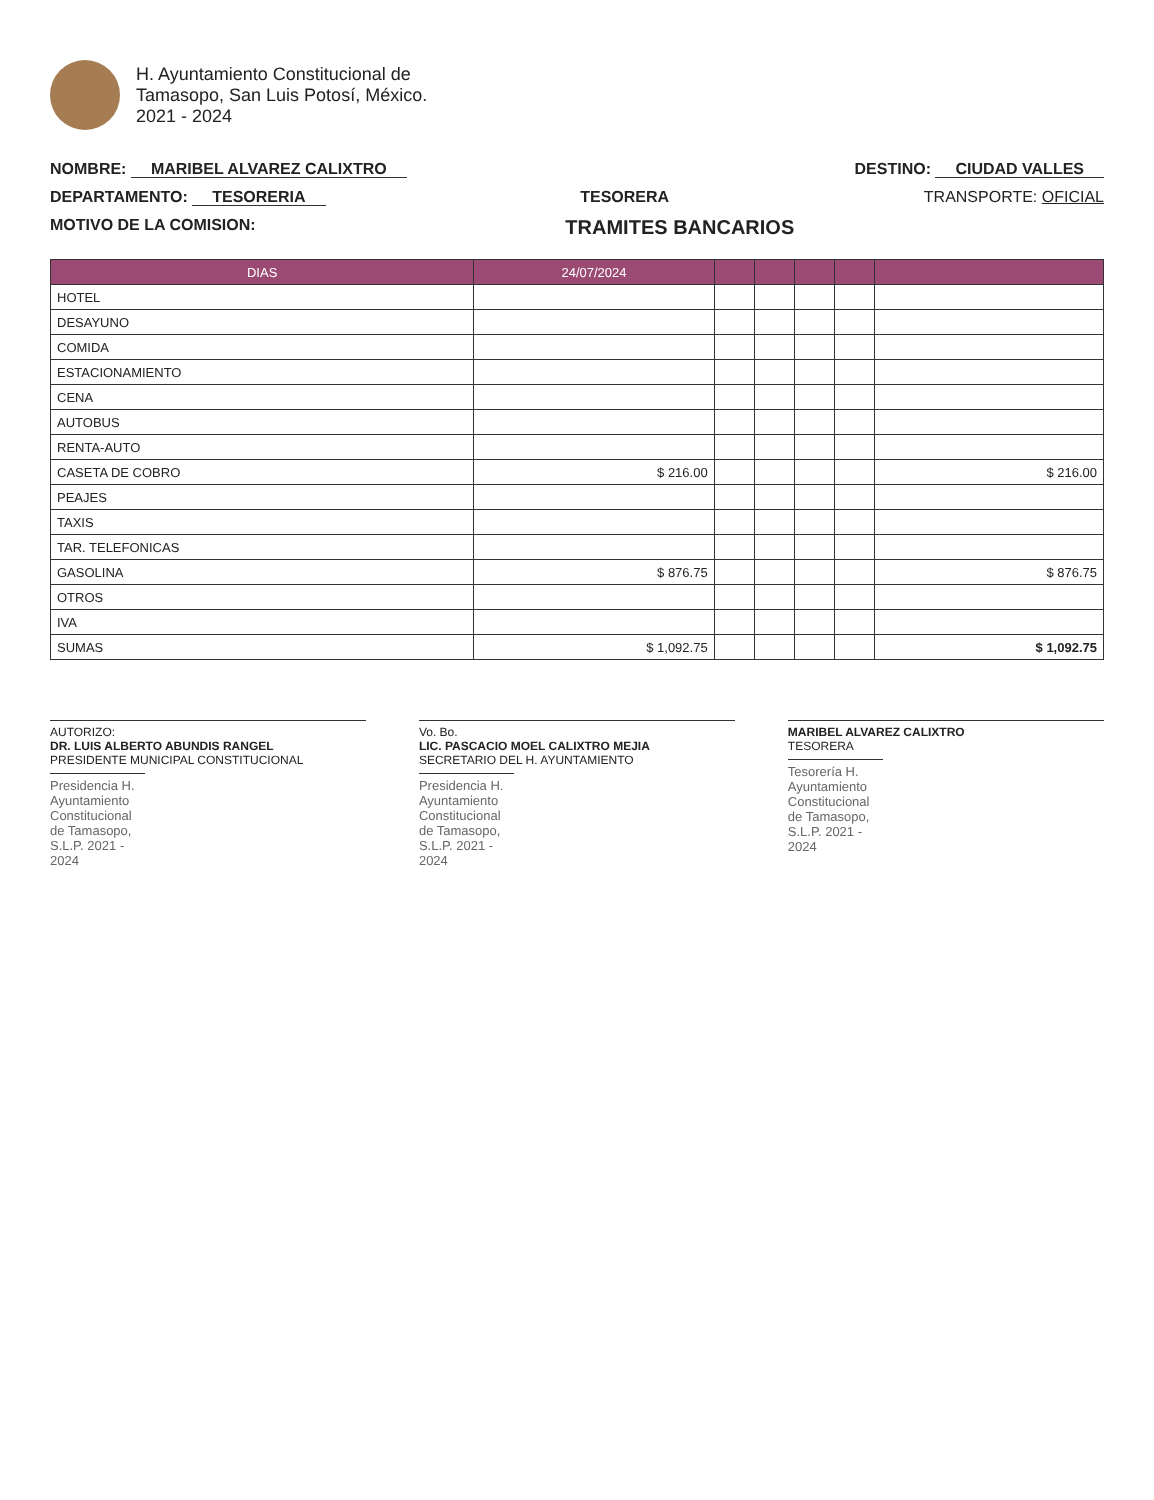H. Ayuntamiento Constitucional de
Tamasopo, San Luis Potosí, México.
2021 - 2024
NOMBRE: MARIBEL ALVAREZ CALIXTRO
DESTINO: CIUDAD VALLES
DEPARTAMENTO: TESORERIA TESORERA TRANSPORTE: OFICIAL
MOTIVO DE LA COMISION:
TRAMITES BANCARIOS
| DIAS | 24/07/2024 | | | | | |
| --- | --- | --- | --- | --- | --- | --- |
| HOTEL | | | | | | |
| DESAYUNO | | | | | | |
| COMIDA | | | | | | |
| ESTACIONAMIENTO | | | | | | |
| CENA | | | | | | |
| AUTOBUS | | | | | | |
| RENTA-AUTO | | | | | | |
| CASETA DE COBRO | $ 216.00 | | | | | $ 216.00 |
| PEAJES | | | | | | |
| TAXIS | | | | | | |
| TAR. TELEFONICAS | | | | | | |
| GASOLINA | $ 876.75 | | | | | $ 876.75 |
| OTROS | | | | | | |
| IVA | | | | | | |
| SUMAS | $ 1,092.75 | | | | | $ 1,092.75 |
AUTORIZO:
DR. LUIS ALBERTO ABUNDIS RANGEL
PRESIDENTE MUNICIPAL CONSTITUCIONAL
Presidencia H. Ayuntamiento Constitucional de Tamasopo, S.L.P. 2021 - 2024
Vo. Bo.
LIC. PASCACIO MOEL CALIXTRO MEJIA
SECRETARIO DEL H. AYUNTAMIENTO
Presidencia H. Ayuntamiento Constitucional de Tamasopo, S.L.P. 2021 - 2024
MARIBEL ALVAREZ CALIXTRO
TESORERA
Tesorería H. Ayuntamiento Constitucional de Tamasopo, S.L.P. 2021 - 2024